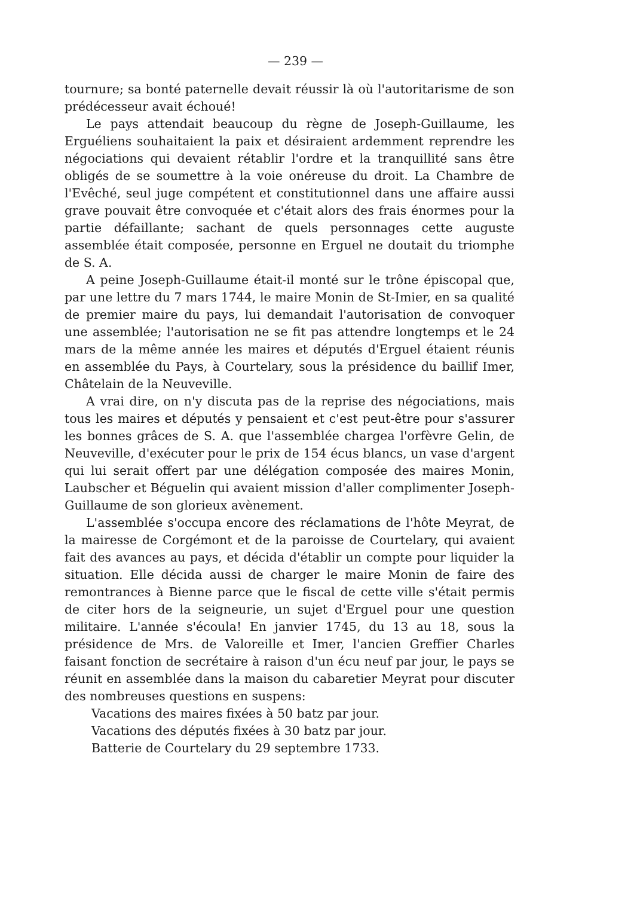— 239 —
tournure; sa bonté paternelle devait réussir là où l'autoritarisme de son prédécesseur avait échoué!
Le pays attendait beaucoup du règne de Joseph-Guillaume, les Erguéliens souhaitaient la paix et désiraient ardemment reprendre les négociations qui devaient rétablir l'ordre et la tranquillité sans être obligés de se soumettre à la voie onéreuse du droit. La Chambre de l'Evêché, seul juge compétent et constitutionnel dans une affaire aussi grave pouvait être convoquée et c'était alors des frais énormes pour la partie défaillante; sachant de quels personnages cette auguste assemblée était composée, personne en Erguel ne doutait du triomphe de S. A.
A peine Joseph-Guillaume était-il monté sur le trône épiscopal que, par une lettre du 7 mars 1744, le maire Monin de St-Imier, en sa qualité de premier maire du pays, lui demandait l'autorisation de convoquer une assemblée; l'autorisation ne se fit pas attendre longtemps et le 24 mars de la même année les maires et députés d'Erguel étaient réunis en assemblée du Pays, à Courtelary, sous la présidence du baillif Imer, Châtelain de la Neuveville.
A vrai dire, on n'y discuta pas de la reprise des négociations, mais tous les maires et députés y pensaient et c'est peut-être pour s'assurer les bonnes grâces de S. A. que l'assemblée chargea l'orfèvre Gelin, de Neuveville, d'exécuter pour le prix de 154 écus blancs, un vase d'argent qui lui serait offert par une délégation composée des maires Monin, Laubscher et Béguelin qui avaient mission d'aller complimenter Joseph-Guillaume de son glorieux avènement.
L'assemblée s'occupa encore des réclamations de l'hôte Meyrat, de la mairesse de Corgémont et de la paroisse de Courtelary, qui avaient fait des avances au pays, et décida d'établir un compte pour liquider la situation. Elle décida aussi de charger le maire Monin de faire des remontrances à Bienne parce que le fiscal de cette ville s'était permis de citer hors de la seigneurie, un sujet d'Erguel pour une question militaire. L'année s'écoula! En janvier 1745, du 13 au 18, sous la présidence de Mrs. de Valoreille et Imer, l'ancien Greffier Charles faisant fonction de secrétaire à raison d'un écu neuf par jour, le pays se réunit en assemblée dans la maison du cabaretier Meyrat pour discuter des nombreuses questions en suspens:
Vacations des maires fixées à 50 batz par jour.
Vacations des députés fixées à 30 batz par jour.
Batterie de Courtelary du 29 septembre 1733.